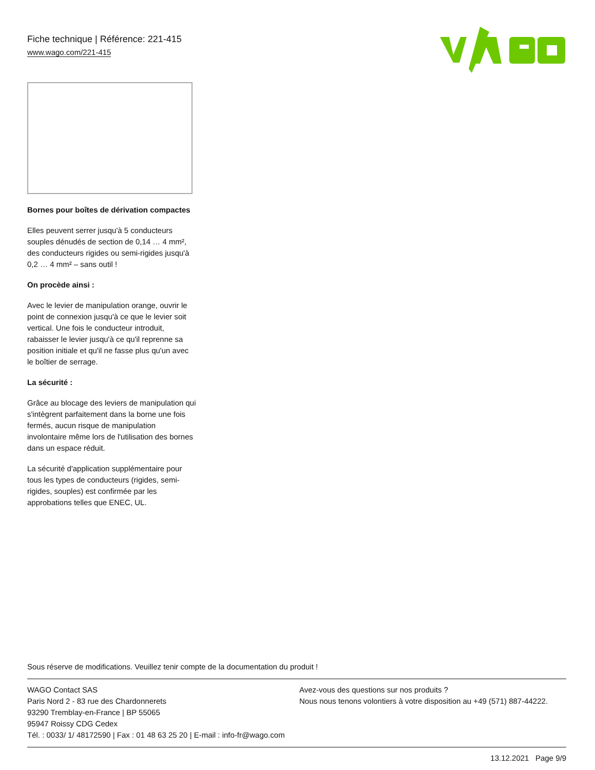Fiche technique | Référence: 221-415
www.wago.com/221-415
Bornes pour boîtes de dérivation compactes
Elles peuvent serrer jusqu'à 5 conducteurs souples dénudés de section de 0,14 … 4 mm², des conducteurs rigides ou semi-rigides jusqu'à 0,2 … 4 mm² – sans outil !
On procède ainsi :
Avec le levier de manipulation orange, ouvrir le point de connexion jusqu'à ce que le levier soit vertical. Une fois le conducteur introduit, rabaisser le levier jusqu'à ce qu'il reprenne sa position initiale et qu'il ne fasse plus qu'un avec le boîtier de serrage.
La sécurité :
Grâce au blocage des leviers de manipulation qui s'intègrent parfaitement dans la borne une fois fermés, aucun risque de manipulation involontaire même lors de l'utilisation des bornes dans un espace réduit.
La sécurité d'application supplémentaire pour tous les types de conducteurs (rigides, semi-rigides, souples) est confirmée par les approbations telles que ENEC, UL.
Sous réserve de modifications. Veuillez tenir compte de la documentation du produit !
WAGO Contact SAS
Paris Nord 2 - 83 rue des Chardonnerets
93290 Tremblay-en-France | BP 55065
95947 Roissy CDG Cedex
Tél. : 0033/ 1/ 48172590 | Fax : 01 48 63 25 20 | E-mail : info-fr@wago.com
Avez-vous des questions sur nos produits ?
Nous nous tenons volontiers à votre disposition au +49 (571) 887-44222.
13.12.2021 Page 9/9